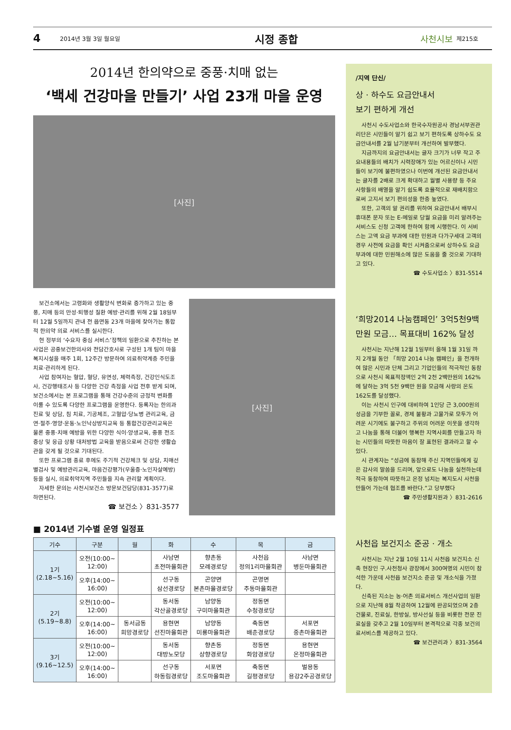4 2014년 3월 3일 월요일 시정 종합 사천시보 제215호
2014년 한의약으로 중풍·치매 없는
‘백세 건강마을 만들기’ 사업 23개 마을 운영
[사진]
보건소에서는 고령화와 생활양식 변화로 증가하고 있는 중풍, 치매 등의 만성·퇴행성 질환 예방·관리를 위해 2월 18일부터 12월 5일까지 관내 전 읍면동 23개 마을에 찾아가는 통합적 한의약 의료 서비스를 실시한다.
현 정부의 ‘수요자 중심 서비스’정책의 일환으로 추진하는 본 사업은 공중보건한의사와 전담간호사로 구성된 1개 팀이 마을 복지시설을 매주 1회, 12주간 방문하여 의료취약계층 주민을 치료·관리하게 된다.
사업 참여자는 혈압, 혈당, 유연성, 체력측정, 건강인식도조사, 건강행태조사 등 다양한 건강 측정을 사업 전후 받게 되며, 보건소에서는 본 프로그램을 통해 건강수준의 긍정적 변화를 이룰 수 있도록 다양한 프로그램을 운영한다. 등록자는 한의과진료 및 상담, 침 치료, 기공체조, 고혈압·당뇨병 관리교육, 금연·절주·영양·운동·노인낙상방지교육 등 통합건강관리교육은 물론 중풍·치매 예방을 위한 다양한 식이·양생교육, 중풍 전조증상 및 응급 상황 대처방법 교육을 받음으로써 건강한 생활습관을 갖게 될 것으로 기대된다.
또한 프로그램 종료 후에도 주기적 건강체크 및 상담, 치매선별검사 및 예방관리교육, 마음건강평가(우울증·노인자살예방) 등을 실시, 의료취약지역 주민들을 지속 관리할 계획이다.
자세한 문의는 사천시보건소 방문보건담당(831-3577)로 하면된다.
☎ 보건소 〉831-3577
[사진]
■ 2014년 기수별 운영 일정표
| 기수 | 구분 | 월 | 화 | 수 | 목 | 금 |
| --- | --- | --- | --- | --- | --- | --- |
| 1기 (2.18~5.16) | 오전(10:00~ 12:00) | | 사남면 초전마을회관 | 향촌동 모례경로당 | 사천읍 정의1리마을회관 | 사남면 병둔마을회관 |
| | 오후(14:00~ 16:00) | | 선구동 삼선경로당 | 곤양면 본촌마을경로당 | 곤명면 추동마을회관 | |
| 2기 (5.19~8.8) | 오전(10:00~ 12:00) | | 동서동 각산골경로당 | 남양동 구미마을회관 | 정동면 수청경로당 | |
| | 오후(14:00~ 16:00) | 동서금동 희망경로당 | 용현면 선진마을회관 | 남양동 미룡마을회관 | 축동면 배춘경로당 | 서포면 중촌마을회관 |
| 3기 (9.16~12.5) | 오전(10:00~ 12:00) | | 동서동 대방노모당 | 향촌동 상향경로당 | 정동면 화암경로당 | 용현면 온정마을회관 |
| | 오후(14:00~ 16:00) | | 선구동 하동림경로당 | 서포면 조도마을회관 | 축동면 길평경로당 | 벌용동 용강2주공경로당 |
/지역 단신/
상 · 하수도 요금안내서
보기 편하게 개선
사천시 수도사업소와 한국수자원공사 경남서부권관리단은 시민들이 알기 쉽고 보기 편하도록 상하수도 요금안내서를 2월 납기분부터 개선하여 발부했다.
지금까지의 요금안내서는 글자 크기가 너무 작고 주요내용들의 배치가 시력장애가 있는 어르신이나 시민들이 보기에 불편하였으나 이번에 개선된 요금안내서는 글자를 2배로 크게 확대하고 월별 사용량 등 주요 사항들의 배열을 알기 쉽도록 효율적으로 재배치함으로써 고지서 보기 편의성을 한층 높였다.
또한, 고객의 알 권리를 위하여 요금안내서 배부시 휴대폰 문자 또는 E-메일로 당월 요금을 미리 알려주는 서비스도 신청 고객에 한하여 함께 시행한다. 이 서비스는 고액 요금 부과에 대한 민원과 다가구세대 고객의 경우 사전에 요금을 확인 시켜줌으로써 상하수도 요금 부과에 대한 민원해소에 많은 도움을 줄 것으로 기대하고 있다.
☎ 수도사업소 〉831-5514
‘희망2014 나눔캠페인’ 3억5천9백만원 모금… 목표대비 162% 달성
사천시는 지난해 12월 1일부터 올해 1월 31일 까지 2개월 동안 「희망 2014 나눔 캠페인」을 전개하여 많은 시민과 단체 그리고 기업인들의 적극적인 동참으로 사천시 목표적정액인 2억 2천 2백만원의 162%에 달하는 3억 5천 9백만 원을 모금해 사랑의 온도 162도를 달성했다.
이는 사천시 인구에 대비하여 1인당 근 3,000원의 성금을 기부한 꼴로, 경제 불황과 고물가로 모두가 어려운 시기에도 불구하고 주위의 어려운 이웃을 생각하고 나눔을 통해 더불어 행복한 지역사회를 만들고자 하는 시민들의 따뜻한 마음이 잘 표현된 결과라고 할 수 있다.
시 관계자는 “성금에 동참해 주신 지역민들에게 깊은 감사의 말씀을 드리며, 앞으로도 나눔을 실천하는데 적극 동참하여 따뜻하고 온정 넘치는 복지도시 사천을 만들어 가는데 협조를 바란다.”고 당부했다
☎ 주민생활지원과 〉831-2616
사천읍 보건지소 준공 · 개소
사천시는 지난 2월 10일 11시 사천읍 보건지소 신축 현장인 구.사천청사 광장에서 300여명의 시민이 참석한 가운데 사천읍 보건지소 준공 및 개소식을 가졌다.
신축된 지소는 농·어촌 의료서비스 개선사업의 일환으로 지난해 8월 착공하여 12월에 완공되었으며 2층 건물로, 진료실, 한방실, 방사선실 등을 비롯한 전문 진료실을 갖추고 2월 10일부터 본격적으로 각종 보건의료서비스를 제공하고 있다.
☎ 보건관리과 〉831-3564